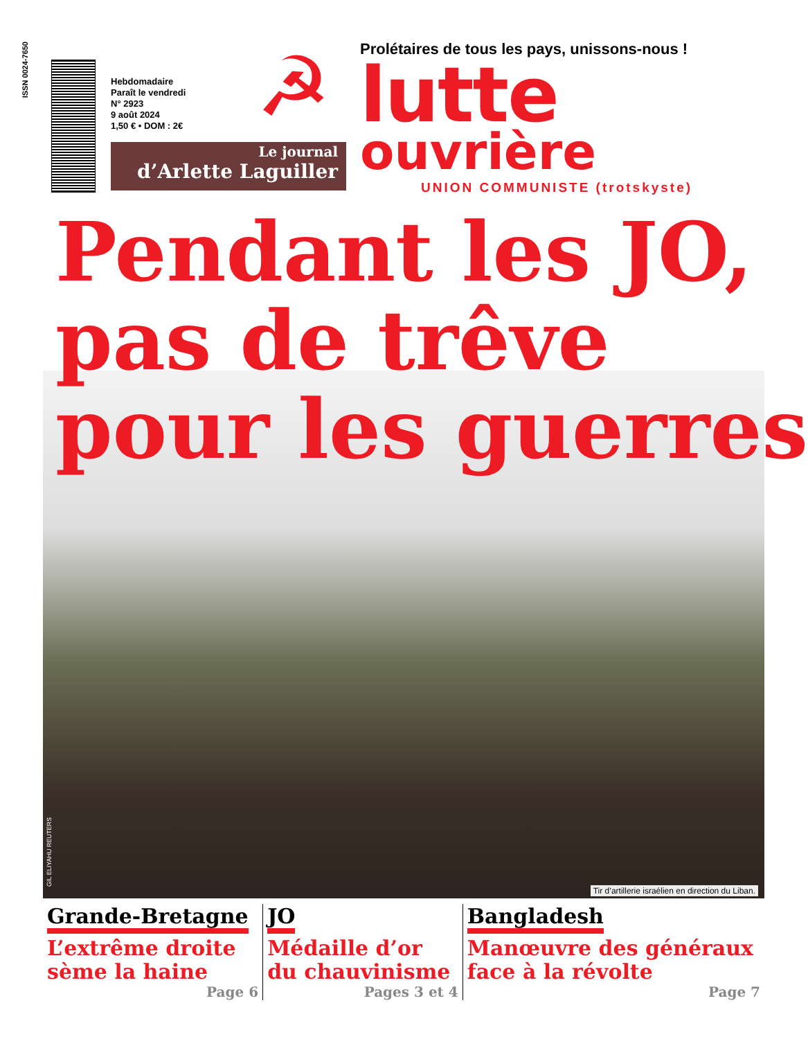ISSN 0024-7650
Hebdomadaire
Paraît le vendredi
N° 2923
9 août 2024
1,50 € • DOM : 2€
Le journal
d’Arlette Laguiller
☭
Prolétaires de tous les pays, unissons-nous !
lutte
ouvrière
UNION COMMUNISTE (trotskyste)
Pendant les JO,
pas de trêve
pour les guerres
GIL ELIYAHU REUTERS
Tir d’artillerie israélien en direction du Liban.
Grande-Bretagne
L’extrême droite sème la haine
Page 6
JO
Médaille d’or du chauvinisme
Pages 3 et 4
Bangladesh
Manœuvre des généraux face à la révolte
Page 7